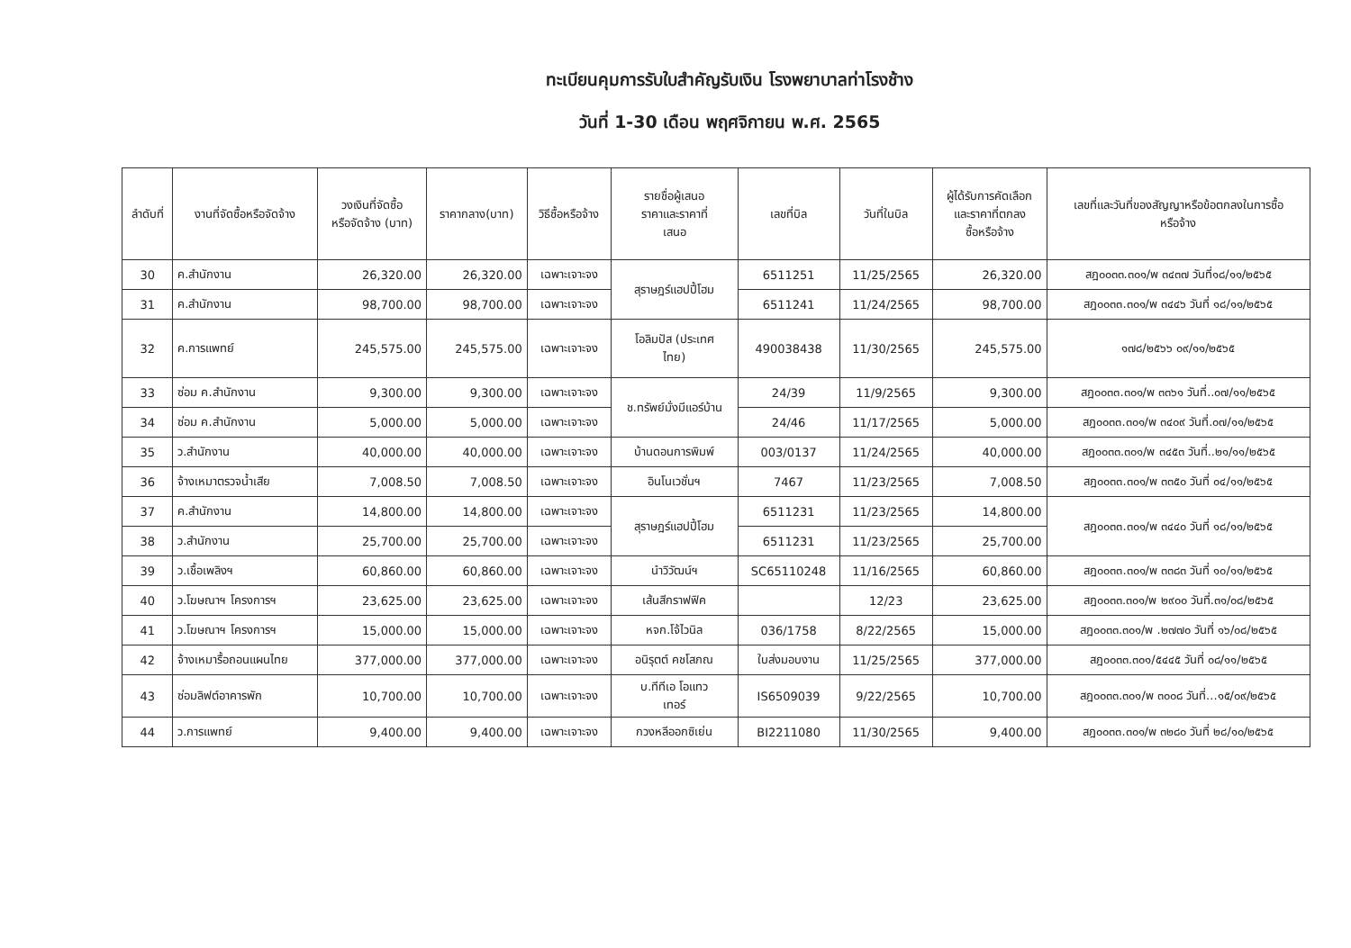ทะเบียนคุมการรับใบสำคัญรับเงิน โรงพยาบาลท่าโรงช้าง
วันที่ 1-30 เดือน พฤศจิกายน พ.ศ. 2565
| ลำดับที่ | งานที่จัดซื้อหรือจัดจ้าง | วงเงินที่จัดซื้อ หรือจัดจ้าง (บาท) | ราคากลาง(บาท) | วิธีซื้อหรือจ้าง | รายชื่อผู้เสนอ ราคาและราคาที่ เสนอ | เลขที่บิล | วันที่ในบิล | ผู้ได้รับการคัดเลือก และราคาที่ตกลง ซื้อหรือจ้าง | เลขที่และวันที่ของสัญญาหรือข้อตกลงในการซื้อ หรือจ้าง |
| --- | --- | --- | --- | --- | --- | --- | --- | --- | --- |
| 30 | ค.สำนักงาน | 26,320.00 | 26,320.00 | เฉพาะเจาะจง | สุราษฎร์แฮปปี้โฮม | 6511251 | 11/25/2565 | 26,320.00 | สฎ๐๐๓๓.๓๐๑/พ ๓๔๓๗ วันที่๑๘/๑๑/๒๕๖๕ |
| 31 | ค.สำนักงาน | 98,700.00 | 98,700.00 | เฉพาะเจาะจง | | 6511241 | 11/24/2565 | 98,700.00 | สฎ๐๐๓๓.๓๐๑/พ ๓๔๔๖ วันที่ ๑๘/๑๑/๒๕๖๕ |
| 32 | ค.การแพทย์ | 245,575.00 | 245,575.00 | เฉพาะเจาะจง | โอลิมปัส (ประเทศ ไทย) | 490038438 | 11/30/2565 | 245,575.00 | ๑๗๘/๒๕๖๖ ๐๙/๑๑/๒๕๖๕ |
| 33 | ซ่อม ค.สำนักงาน | 9,300.00 | 9,300.00 | เฉพาะเจาะจง | ช.ทรัพย์มั่งมีแอร์บ้าน | 24/39 | 11/9/2565 | 9,300.00 | สฎ๐๐๓๓.๓๐๑/พ ๓๓๖๑ วันที่..๐๗/๑๑/๒๕๖๕ |
| 34 | ซ่อม ค.สำนักงาน | 5,000.00 | 5,000.00 | เฉพาะเจาะจง | | 24/46 | 11/17/2565 | 5,000.00 | สฎ๐๐๓๓.๓๐๑/พ ๓๔๐๙ วันที่.๐๗/๑๑/๒๕๖๕ |
| 35 | ว.สำนักงาน | 40,000.00 | 40,000.00 | เฉพาะเจาะจง | บ้านดอนการพิมพ์ | 003/0137 | 11/24/2565 | 40,000.00 | สฎ๐๐๓๓.๓๐๑/พ ๓๔๕๓ วันที่..๒๑/๑๑/๒๕๖๕ |
| 36 | จ้างเหมาตรวจน้ำเสีย | 7,008.50 | 7,008.50 | เฉพาะเจาะจง | อินโนเวชั่นฯ | 7467 | 11/23/2565 | 7,008.50 | สฎ๐๐๓๓.๓๐๑/พ ๓๓๕๐ วันที่ ๐๔/๑๑/๒๕๖๕ |
| 37 | ค.สำนักงาน | 14,800.00 | 14,800.00 | เฉพาะเจาะจง | สุราษฎร์แฮปปี้โฮม | 6511231 | 11/23/2565 | 14,800.00 | สฎ๐๐๓๓.๓๐๑/พ ๓๔๔๐ วันที่ ๑๘/๑๑/๒๕๖๕ |
| 38 | ว.สำนักงาน | 25,700.00 | 25,700.00 | เฉพาะเจาะจง | | 6511231 | 11/23/2565 | 25,700.00 | |
| 39 | ว.เชื้อเพลิงฯ | 60,860.00 | 60,860.00 | เฉพาะเจาะจง | นำวิวัฒน์ฯ | SC65110248 | 11/16/2565 | 60,860.00 | สฎ๐๐๓๓.๓๐๑/พ ๓๓๘๓ วันที่ ๑๐/๑๑/๒๕๖๕ |
| 40 | ว.โฆษณาฯ โครงการฯ | 23,625.00 | 23,625.00 | เฉพาะเจาะจง | เส้นสีกราฟฟิค | | 12/23 | 23,625.00 | สฎ๐๐๓๓.๓๐๑/พ ๒๙๐๐ วันที่.๓๑/๐๘/๒๕๖๕ |
| 41 | ว.โฆษณาฯ โครงการฯ | 15,000.00 | 15,000.00 | เฉพาะเจาะจง | หจก.โจ้ไวนิล | 036/1758 | 8/22/2565 | 15,000.00 | สฎ๐๐๓๓.๓๐๑/พ .๒๗๗๐ วันที่ ๑๖/๐๘/๒๕๖๕ |
| 42 | จ้างเหมารื้อถอนแผนไทย | 377,000.00 | 377,000.00 | เฉพาะเจาะจง | อนิรุตต์ คชโสภณ | ใบส่งมอบงาน | 11/25/2565 | 377,000.00 | สฎ๐๐๓๓.๓๐๑/๕๔๔๕ วันที่ ๐๘/๑๑/๒๕๖๕ |
| 43 | ซ่อมลิฟต์อาคารพัก | 10,700.00 | 10,700.00 | เฉพาะเจาะจง | บ.ทีทีเอ โอแทว เทอร์ | IS6509039 | 9/22/2565 | 10,700.00 | สฎ๐๐๓๓.๓๐๑/พ ๓๐๐๘ วันที่...๑๕/๐๙/๒๕๖๕ |
| 44 | ว.การแพทย์ | 9,400.00 | 9,400.00 | เฉพาะเจาะจง | กวงหลีออกซิเย่น | BI2211080 | 11/30/2565 | 9,400.00 | สฎ๐๐๓๓.๓๐๑/พ ๓๒๘๐ วันที่ ๒๘/๑๐/๒๕๖๕ |